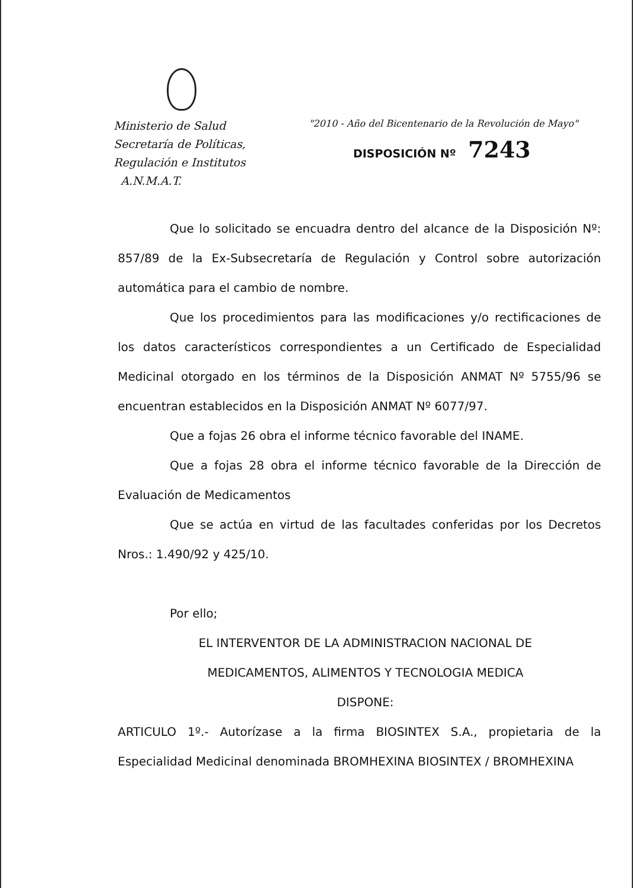Ministerio de Salud
Secretaría de Políticas,
Regulación e Institutos
A.N.M.A.T.
"2010 - Año del Bicentenario de la Revolución de Mayo"
DISPOSICIÓN Nº 7243
Que lo solicitado se encuadra dentro del alcance de la Disposición Nº: 857/89 de la Ex-Subsecretaría de Regulación y Control sobre autorización automática para el cambio de nombre.
Que los procedimientos para las modificaciones y/o rectificaciones de los datos característicos correspondientes a un Certificado de Especialidad Medicinal otorgado en los términos de la Disposición ANMAT Nº 5755/96 se encuentran establecidos en la Disposición ANMAT Nº 6077/97.
Que a fojas 26 obra el informe técnico favorable del INAME.
Que a fojas 28 obra el informe técnico favorable de la Dirección de Evaluación de Medicamentos
Que se actúa en virtud de las facultades conferidas por los Decretos Nros.: 1.490/92 y 425/10.
Por ello;
EL INTERVENTOR DE LA ADMINISTRACION NACIONAL DE
MEDICAMENTOS, ALIMENTOS Y TECNOLOGIA MEDICA
DISPONE:
ARTICULO 1º.- Autorízase a la firma BIOSINTEX S.A., propietaria de la Especialidad Medicinal denominada BROMHEXINA BIOSINTEX / BROMHEXINA